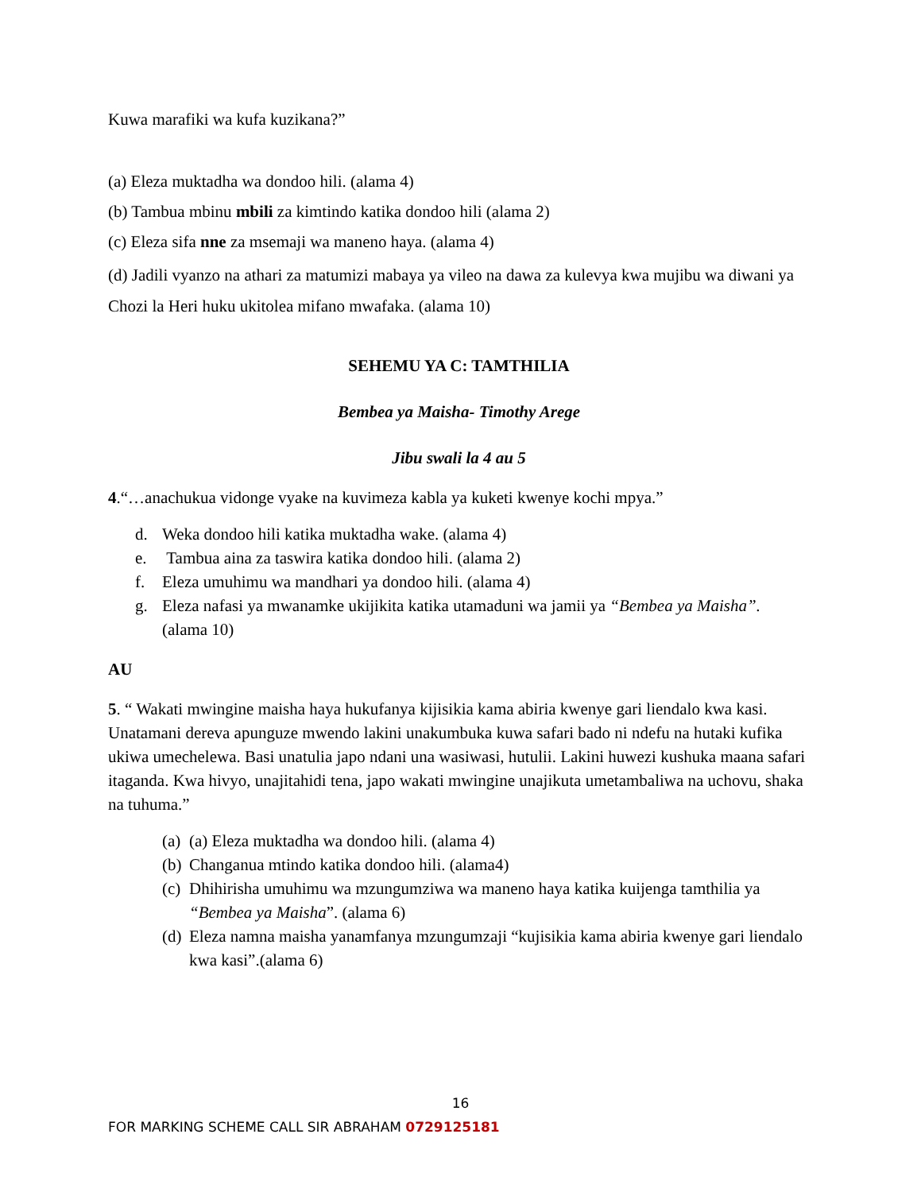Kuwa marafiki wa kufa kuzikana?”
(a) Eleza muktadha wa dondoo hili. (alama 4)
(b) Tambua mbinu mbili za kimtindo katika dondoo hili (alama 2)
(c) Eleza sifa nne za msemaji wa maneno haya. (alama 4)
(d) Jadili vyanzo na athari za matumizi mabaya ya vileo na dawa za kulevya kwa mujibu wa diwani ya Chozi la Heri huku ukitolea mifano mwafaka. (alama 10)
SEHEMU YA C: TAMTHILIA
Bembea ya Maisha- Timothy Arege
Jibu swali la 4 au 5
4.“…anachukua vidonge vyake na kuvimeza kabla ya kuketi kwenye kochi mpya.”
d. Weka dondoo hili katika muktadha wake. (alama 4)
e. Tambua aina za taswira katika dondoo hili. (alama 2)
f. Eleza umuhimu wa mandhari ya dondoo hili. (alama 4)
g. Eleza nafasi ya mwanamke ukijikita katika utamaduni wa jamii ya “Bembea ya Maisha”. (alama 10)
AU
5. “ Wakati mwingine maisha haya hukufanya kijisikia kama abiria kwenye gari liendalo kwa kasi. Unatamani dereva apunguze mwendo lakini unakumbuka kuwa safari bado ni ndefu na hutaki kufika ukiwa umechelewa. Basi unatulia japo ndani una wasiwasi, hutulii. Lakini huwezi kushuka maana safari itaganda. Kwa hivyo, unajitahidi tena, japo wakati mwingine unajikuta umetambaliwa na uchovu, shaka na tuhuma.”
(a) (a) Eleza muktadha wa dondoo hili. (alama 4)
(b) Changanua mtindo katika dondoo hili. (alama4)
(c) Dhihirisha umuhimu wa mzungumziwa wa maneno haya katika kuijenga tamthilia ya “Bembea ya Maisha”. (alama 6)
(d) Eleza namna maisha yanamfanya mzungumzaji “kujisikia kama abiria kwenye gari liendalo kwa kasi”.(alama 6)
16
FOR MARKING SCHEME CALL SIR ABRAHAM 0729125181